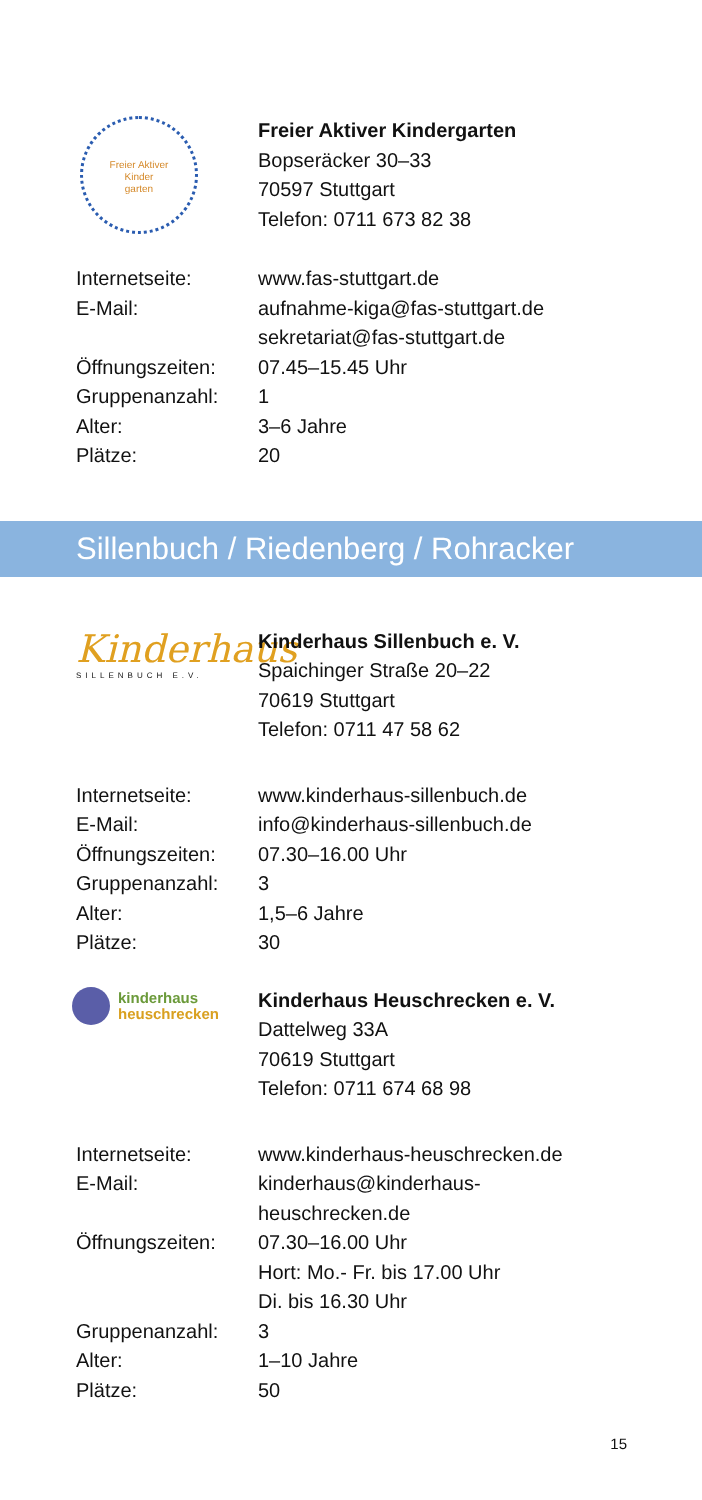Freier Aktiver
Kinder
garten
Freier Aktiver Kindergarten
Bopseräcker 30–33
70597 Stuttgart
Telefon: 0711 673 82 38
| Internetseite: | www.fas-stuttgart.de |
| E-Mail: | aufnahme-kiga@fas-stuttgart.de sekretariat@fas-stuttgart.de |
| Öffnungszeiten: | 07.45–15.45 Uhr |
| Gruppenanzahl: | 1 |
| Alter: | 3–6 Jahre |
| Plätze: | 20 |
Sillenbuch / Riedenberg / Rohracker
Kinderhaus
SILLENBUCH E.V.
Kinderhaus Sillenbuch e. V.
Spaichinger Straße 20–22
70619 Stuttgart
Telefon: 0711 47 58 62
| Internetseite: | www.kinderhaus-sillenbuch.de |
| E-Mail: | info@kinderhaus-sillenbuch.de |
| Öffnungszeiten: | 07.30–16.00 Uhr |
| Gruppenanzahl: | 3 |
| Alter: | 1,5–6 Jahre |
| Plätze: | 30 |
kinderhaus
heuschrecken
Kinderhaus Heuschrecken e. V.
Dattelweg 33A
70619 Stuttgart
Telefon: 0711 674 68 98
| Internetseite: | www.kinderhaus-heuschrecken.de |
| E-Mail: | kinderhaus@kinderhaus- heuschrecken.de |
| Öffnungszeiten: | 07.30–16.00 Uhr Hort: Mo.- Fr. bis 17.00 Uhr Di. bis 16.30 Uhr |
| Gruppenanzahl: | 3 |
| Alter: | 1–10 Jahre |
| Plätze: | 50 |
15